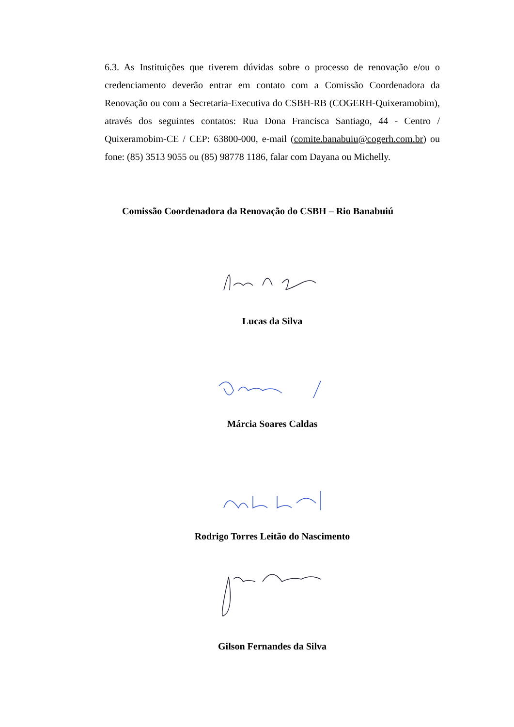6.3. As Instituições que tiverem dúvidas sobre o processo de renovação e/ou o credenciamento deverão entrar em contato com a Comissão Coordenadora da Renovação ou com a Secretaria-Executiva do CSBH-RB (COGERH-Quixeramobim), através dos seguintes contatos: Rua Dona Francisca Santiago, 44 - Centro / Quixeramobim-CE / CEP: 63800-000, e-mail (comite.banabuiu@cogerh.com.br) ou fone: (85) 3513 9055 ou (85) 98778 1186, falar com Dayana ou Michelly.
Comissão Coordenadora da Renovação do CSBH – Rio Banabuiú
Lucas da Silva
Márcia Soares Caldas
Rodrigo Torres Leitão do Nascimento
Gilson Fernandes da Silva